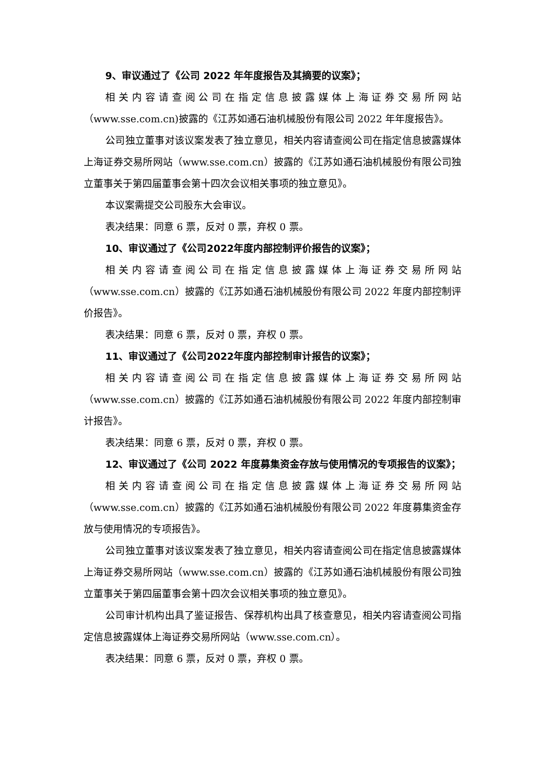9、审议通过了《公司 2022 年年度报告及其摘要的议案》；
相关内容请查阅公司在指定信息披露媒体上海证券交易所网站（www.sse.com.cn)披露的《江苏如通石油机械股份有限公司 2022 年年度报告》。
公司独立董事对该议案发表了独立意见，相关内容请查阅公司在指定信息披露媒体上海证券交易所网站（www.sse.com.cn）披露的《江苏如通石油机械股份有限公司独立董事关于第四届董事会第十四次会议相关事项的独立意见》。
本议案需提交公司股东大会审议。
表决结果：同意 6 票，反对 0 票，弃权 0 票。
10、审议通过了《公司2022年度内部控制评价报告的议案》；
相关内容请查阅公司在指定信息披露媒体上海证券交易所网站（www.sse.com.cn）披露的《江苏如通石油机械股份有限公司 2022 年度内部控制评价报告》。
表决结果：同意 6 票，反对 0 票，弃权 0 票。
11、审议通过了《公司2022年度内部控制审计报告的议案》；
相关内容请查阅公司在指定信息披露媒体上海证券交易所网站（www.sse.com.cn）披露的《江苏如通石油机械股份有限公司 2022 年度内部控制审计报告》。
表决结果：同意 6 票，反对 0 票，弃权 0 票。
12、审议通过了《公司 2022 年度募集资金存放与使用情况的专项报告的议案》；
相关内容请查阅公司在指定信息披露媒体上海证券交易所网站（www.sse.com.cn）披露的《江苏如通石油机械股份有限公司 2022 年度募集资金存放与使用情况的专项报告》。
公司独立董事对该议案发表了独立意见，相关内容请查阅公司在指定信息披露媒体上海证券交易所网站（www.sse.com.cn）披露的《江苏如通石油机械股份有限公司独立董事关于第四届董事会第十四次会议相关事项的独立意见》。
公司审计机构出具了鉴证报告、保荐机构出具了核查意见，相关内容请查阅公司指定信息披露媒体上海证券交易所网站（www.sse.com.cn）。
表决结果：同意 6 票，反对 0 票，弃权 0 票。